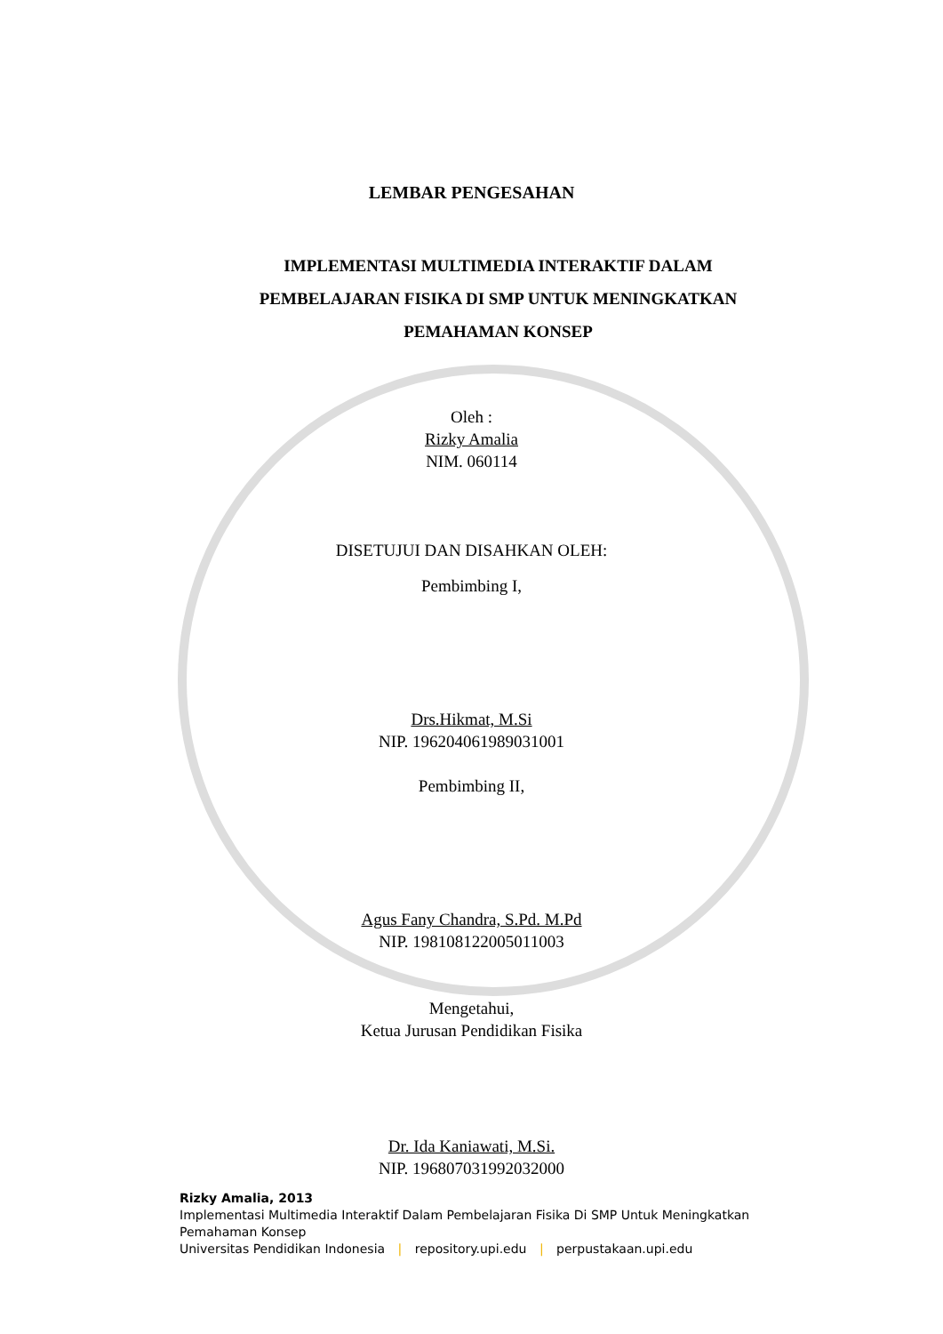LEMBAR PENGESAHAN
IMPLEMENTASI MULTIMEDIA INTERAKTIF DALAM
PEMBELAJARAN FISIKA DI SMP UNTUK MENINGKATKAN
PEMAHAMAN KONSEP
Oleh :
Rizky Amalia
NIM. 060114
DISETUJUI DAN DISAHKAN OLEH:
Pembimbing I,
Drs.Hikmat, M.Si
NIP. 196204061989031001
Pembimbing II,
Agus Fany Chandra, S.Pd. M.Pd
NIP. 198108122005011003
Mengetahui,
Ketua Jurusan Pendidikan Fisika
Dr. Ida Kaniawati, M.Si.
NIP. 196807031992032000
Rizky Amalia, 2013
Implementasi Multimedia Interaktif Dalam Pembelajaran Fisika Di SMP Untuk Meningkatkan
Pemahaman Konsep
Universitas Pendidikan Indonesia | repository.upi.edu | perpustakaan.upi.edu